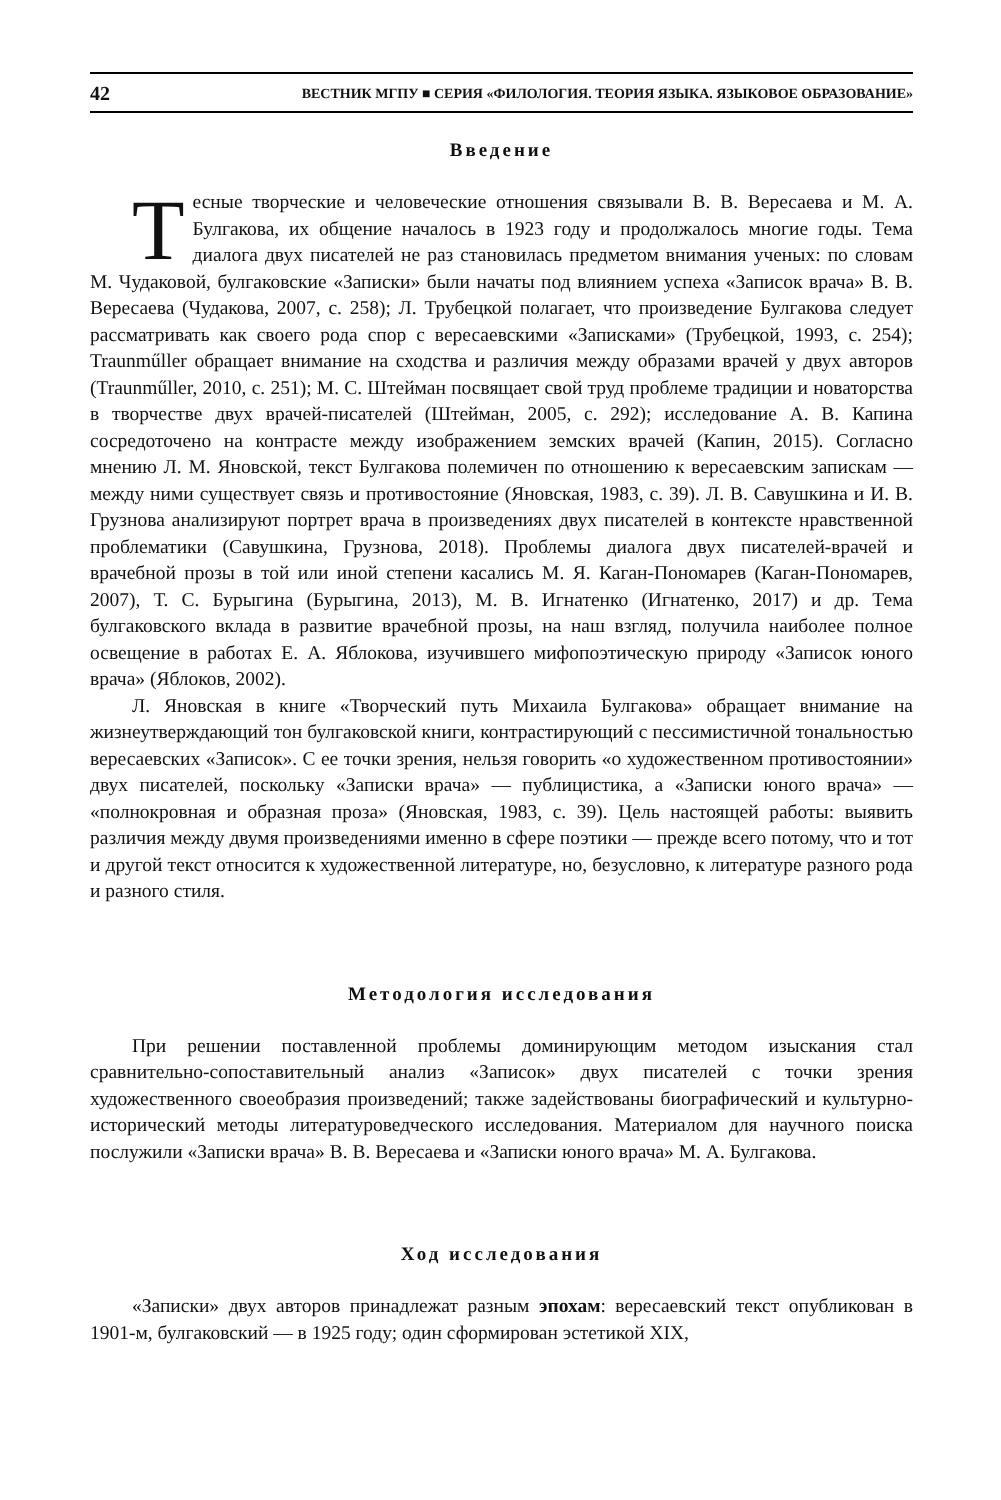42 ВЕСТНИК МГПУ ■ СЕРИЯ «ФИЛОЛОГИЯ. ТЕОРИЯ ЯЗЫКА. ЯЗЫКОВОЕ ОБРАЗОВАНИЕ»
Введение
Тесные творческие и человеческие отношения связывали В. В. Вересаева и М. А. Булгакова, их общение началось в 1923 году и продолжалось многие годы. Тема диалога двух писателей не раз становилась предметом внимания ученых: по словам М. Чудаковой, булгаковские «Записки» были начаты под влиянием успеха «Записок врача» В. В. Вересаева (Чудакова, 2007, с. 258); Л. Трубецкой полагает, что произведение Булгакова следует рассматривать как своего рода спор с вересаевскими «Записками» (Трубецкой, 1993, с. 254); Traunműller обращает внимание на сходства и различия между образами врачей у двух авторов (Traunműller, 2010, с. 251); М. С. Штейман посвящает свой труд проблеме традиции и новаторства в творчестве двух врачей-писателей (Штейман, 2005, с. 292); исследование А. В. Капина сосредоточено на контрасте между изображением земских врачей (Капин, 2015). Согласно мнению Л. М. Яновской, текст Булгакова полемичен по отношению к вересаевским запискам — между ними существует связь и противостояние (Яновская, 1983, с. 39). Л. В. Савушкина и И. В. Грузнова анализируют портрет врача в произведениях двух писателей в контексте нравственной проблематики (Савушкина, Грузнова, 2018). Проблемы диалога двух писателей-врачей и врачебной прозы в той или иной степени касались М. Я. Каган-Пономарев (Каган-Пономарев, 2007), Т. С. Бурыгина (Бурыгина, 2013), М. В. Игнатенко (Игнатенко, 2017) и др. Тема булгаковского вклада в развитие врачебной прозы, на наш взгляд, получила наиболее полное освещение в работах Е. А. Яблокова, изучившего мифопоэтическую природу «Записок юного врача» (Яблоков, 2002).
Л. Яновская в книге «Творческий путь Михаила Булгакова» обращает внимание на жизнеутверждающий тон булгаковской книги, контрастирующий с пессимистичной тональностью вересаевских «Записок». С ее точки зрения, нельзя говорить «о художественном противостоянии» двух писателей, поскольку «Записки врача» — публицистика, а «Записки юного врача» — «полнокровная и образная проза» (Яновская, 1983, с. 39). Цель настоящей работы: выявить различия между двумя произведениями именно в сфере поэтики — прежде всего потому, что и тот и другой текст относится к художественной литературе, но, безусловно, к литературе разного рода и разного стиля.
Методология исследования
При решении поставленной проблемы доминирующим методом изыскания стал сравнительно-сопоставительный анализ «Записок» двух писателей с точки зрения художественного своеобразия произведений; также задействованы биографический и культурно-исторический методы литературоведческого исследования. Материалом для научного поиска послужили «Записки врача» В. В. Вересаева и «Записки юного врача» М. А. Булгакова.
Ход исследования
«Записки» двух авторов принадлежат разным эпохам: вересаевский текст опубликован в 1901-м, булгаковский — в 1925 году; один сформирован эстетикой XIX,